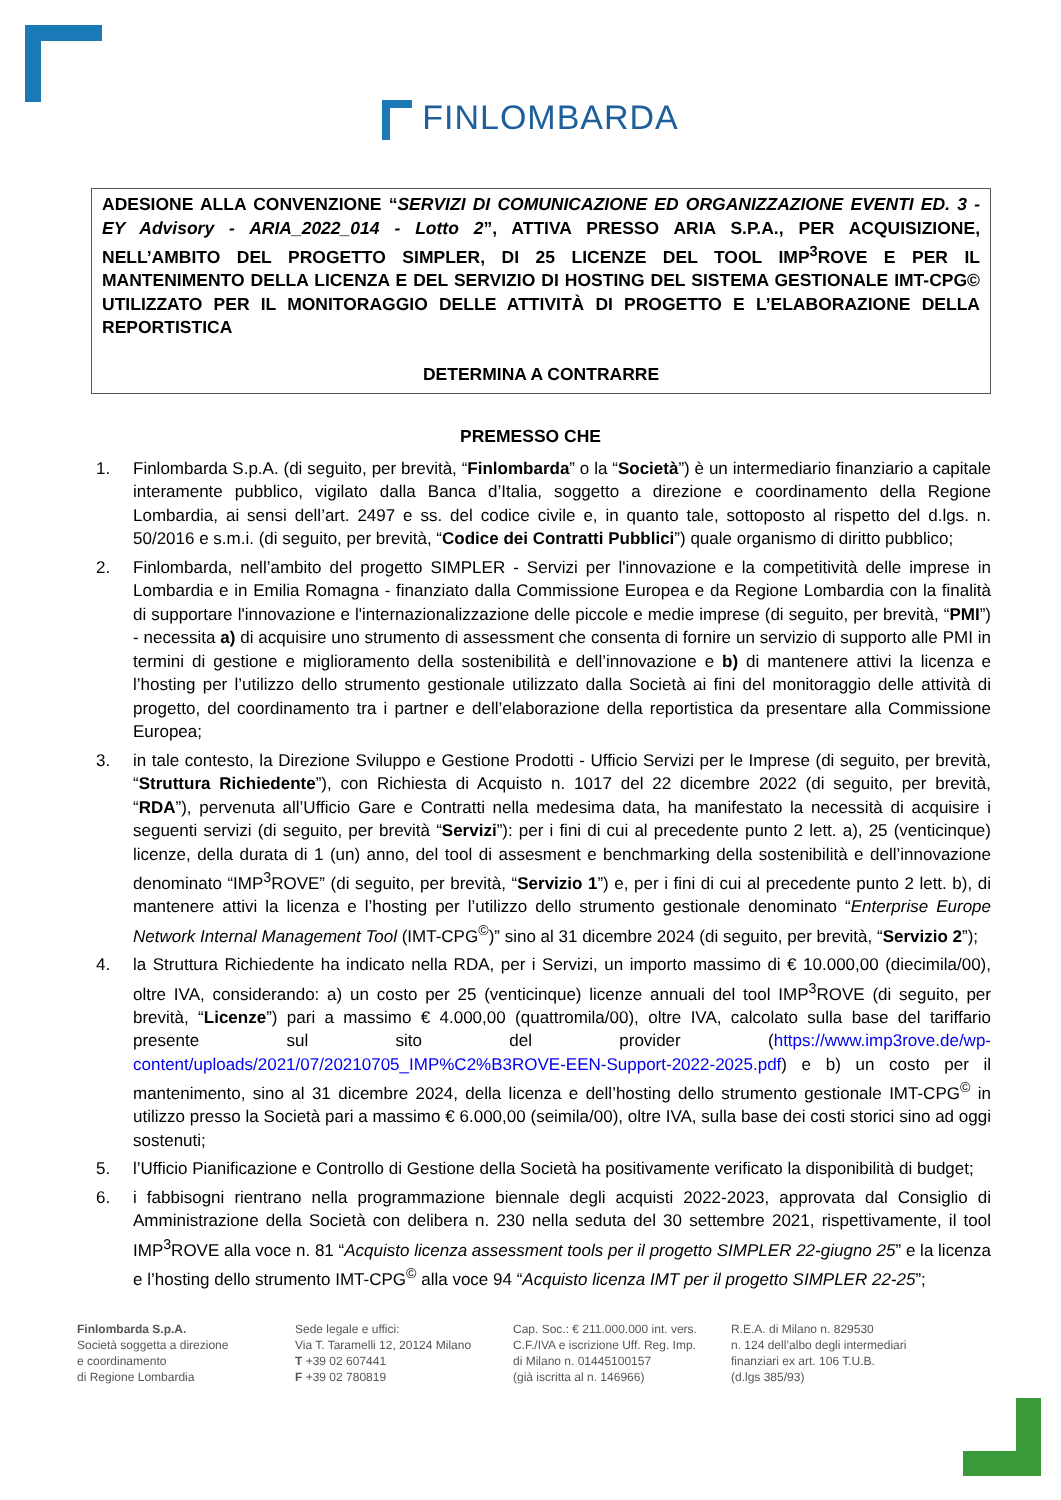FINLOMBARDA
ADESIONE ALLA CONVENZIONE “SERVIZI DI COMUNICAZIONE ED ORGANIZZAZIONE EVENTI ED. 3 - EY Advisory - ARIA_2022_014 - Lotto 2”, ATTIVA PRESSO ARIA S.P.A., PER ACQUISIZIONE, NELL’AMBITO DEL PROGETTO SIMPLER, DI 25 LICENZE DEL TOOL IMP<sup>3</sup>ROVE E PER IL MANTENIMENTO DELLA LICENZA E DEL SERVIZIO DI HOSTING DEL SISTEMA GESTIONALE IMT-CPG© UTILIZZATO PER IL MONITORAGGIO DELLE ATTIVITÀ DI PROGETTO E L’ELABORAZIONE DELLA REPORTISTICA
DETERMINA A CONTRARRE
PREMESSO CHE
1. Finlombarda S.p.A. (di seguito, per brevità, “Finlombarda” o la “Società”) è un intermediario finanziario a capitale interamente pubblico, vigilato dalla Banca d’Italia, soggetto a direzione e coordinamento della Regione Lombardia, ai sensi dell’art. 2497 e ss. del codice civile e, in quanto tale, sottoposto al rispetto del d.lgs. n. 50/2016 e s.m.i. (di seguito, per brevità, “Codice dei Contratti Pubblici”) quale organismo di diritto pubblico;
2. Finlombarda, nell’ambito del progetto SIMPLER - Servizi per l'innovazione e la competitività delle imprese in Lombardia e in Emilia Romagna - finanziato dalla Commissione Europea e da Regione Lombardia con la finalità di supportare l'innovazione e l'internazionalizzazione delle piccole e medie imprese (di seguito, per brevità, “PMI”) - necessita a) di acquisire uno strumento di assessment che consenta di fornire un servizio di supporto alle PMI in termini di gestione e miglioramento della sostenibilità e dell’innovazione e b) di mantenere attivi la licenza e l’hosting per l’utilizzo dello strumento gestionale utilizzato dalla Società ai fini del monitoraggio delle attività di progetto, del coordinamento tra i partner e dell’elaborazione della reportistica da presentare alla Commissione Europea;
3. in tale contesto, la Direzione Sviluppo e Gestione Prodotti - Ufficio Servizi per le Imprese (di seguito, per brevità, “Struttura Richiedente”), con Richiesta di Acquisto n. 1017 del 22 dicembre 2022 (di seguito, per brevità, “RDA”), pervenuta all’Ufficio Gare e Contratti nella medesima data, ha manifestato la necessità di acquisire i seguenti servizi (di seguito, per brevità “Servizi”): per i fini di cui al precedente punto 2 lett. a), 25 (venticinque) licenze, della durata di 1 (un) anno, del tool di assesment e benchmarking della sostenibilità e dell’innovazione denominato “IMP<sup>3</sup>ROVE” (di seguito, per brevità, “Servizio 1”) e, per i fini di cui al precedente punto 2 lett. b), di mantenere attivi la licenza e l’hosting per l’utilizzo dello strumento gestionale denominato “Enterprise Europe Network Internal Management Tool (IMT-CPG<sup>©</sup>)” sino al 31 dicembre 2024 (di seguito, per brevità, “Servizio 2”);
4. la Struttura Richiedente ha indicato nella RDA, per i Servizi, un importo massimo di € 10.000,00 (diecimila/00), oltre IVA, considerando: a) un costo per 25 (venticinque) licenze annuali del tool IMP<sup>3</sup>ROVE (di seguito, per brevità, “Licenze”) pari a massimo € 4.000,00 (quattromila/00), oltre IVA, calcolato sulla base del tariffario presente sul sito del provider (https://www.imp3rove.de/wp-content/uploads/2021/07/20210705_IMP%C2%B3ROVE-EEN-Support-2022-2025.pdf) e b) un costo per il mantenimento, sino al 31 dicembre 2024, della licenza e dell’hosting dello strumento gestionale IMT-CPG<sup>©</sup> in utilizzo presso la Società pari a massimo € 6.000,00 (seimila/00), oltre IVA, sulla base dei costi storici sino ad oggi sostenuti;
5. l’Ufficio Pianificazione e Controllo di Gestione della Società ha positivamente verificato la disponibilità di budget;
6. i fabbisogni rientrano nella programmazione biennale degli acquisti 2022-2023, approvata dal Consiglio di Amministrazione della Società con delibera n. 230 nella seduta del 30 settembre 2021, rispettivamente, il tool IMP<sup>3</sup>ROVE alla voce n. 81 “Acquisto licenza assessment tools per il progetto SIMPLER 22-giugno 25” e la licenza e l’hosting dello strumento IMT-CPG<sup>©</sup> alla voce 94 “Acquisto licenza IMT per il progetto SIMPLER 22-25”;
Finlombarda S.p.A.
Società soggetta a direzione
e coordinamento
di Regione Lombardia
Sede legale e uffici:
Via T. Taramelli 12, 20124 Milano
T +39 02 607441
F +39 02 780819
Cap. Soc.: € 211.000.000 int. vers.
C.F./IVA e iscrizione Uff. Reg. Imp.
di Milano n. 01445100157
(già iscritta al n. 146966)
R.E.A. di Milano n. 829530
n. 124 dell’albo degli intermediari
finanziari ex art. 106 T.U.B.
(d.lgs 385/93)